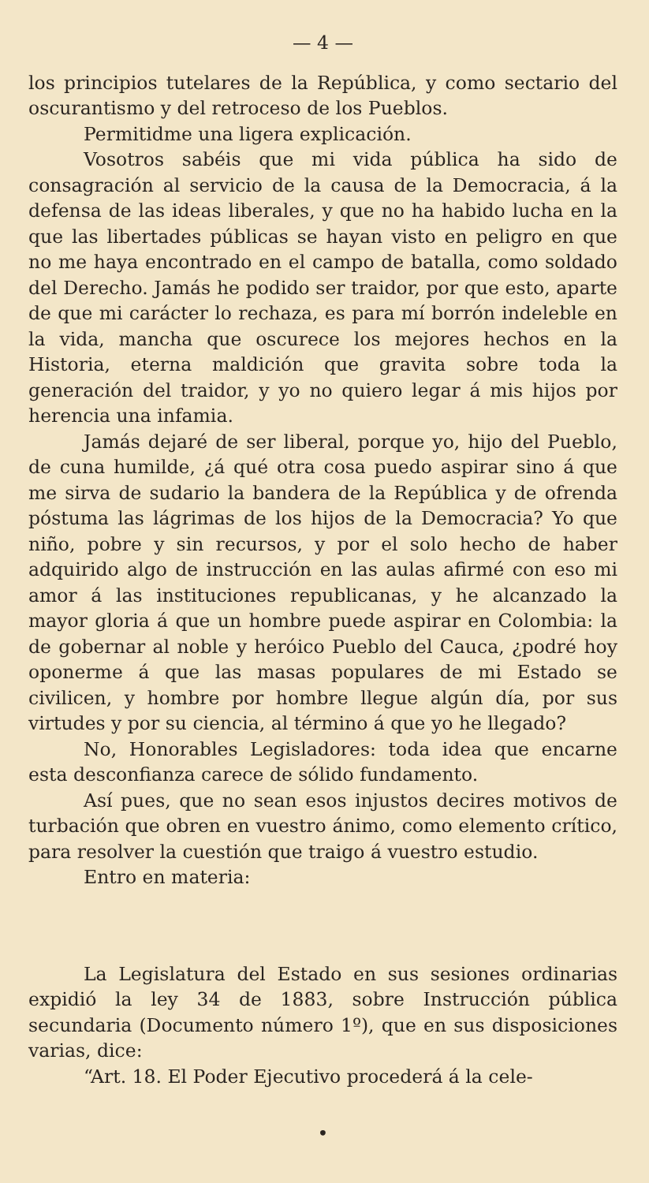— 4 —
los principios tutelares de la República, y como sectario del oscurantismo y del retroceso de los Pueblos.
Permitidme una ligera explicación.
Vosotros sabéis que mi vida pública ha sido de consagración al servicio de la causa de la Democracia, á la defensa de las ideas liberales, y que no ha habido lucha en la que las libertades públicas se hayan visto en peligro en que no me haya encontrado en el campo de batalla, como soldado del Derecho. Jamás he podido ser traidor, por que esto, aparte de que mi carácter lo rechaza, es para mí borrón indeleble en la vida, mancha que oscurece los mejores hechos en la Historia, eterna maldición que gravita sobre toda la generación del traidor, y yo no quiero legar á mis hijos por herencia una infamia.
Jamás dejaré de ser liberal, porque yo, hijo del Pueblo, de cuna humilde, ¿á qué otra cosa puedo aspirar sino á que me sirva de sudario la bandera de la República y de ofrenda póstuma las lágrimas de los hijos de la Democracia? Yo que niño, pobre y sin recursos, y por el solo hecho de haber adquirido algo de instrucción en las aulas afirmé con eso mi amor á las instituciones republicanas, y he alcanzado la mayor gloria á que un hombre puede aspirar en Colombia: la de gobernar al noble y heróico Pueblo del Cauca, ¿podré hoy oponerme á que las masas populares de mi Estado se civilicen, y hombre por hombre llegue algún día, por sus virtudes y por su ciencia, al término á que yo he llegado?
No, Honorables Legisladores: toda idea que encarne esta desconfianza carece de sólido fundamento.
Así pues, que no sean esos injustos decires motivos de turbación que obren en vuestro ánimo, como elemento crítico, para resolver la cuestión que traigo á vuestro estudio.
Entro en materia:
La Legislatura del Estado en sus sesiones ordinarias expidió la ley 34 de 1883, sobre Instrucción pública secundaria (Documento número 1º), que en sus disposiciones varias, dice:
“Art. 18. El Poder Ejecutivo procederá á la cele-
•